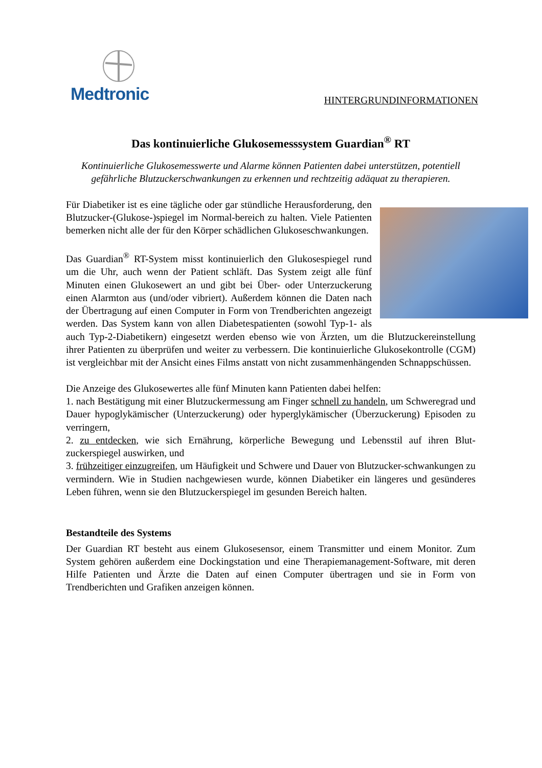Medtronic
HINTERGRUNDINFORMATIONEN
Das kontinuierliche Glukosemesssystem Guardian<sup>®</sup> RT
Kontinuierliche Glukosemesswerte und Alarme können Patienten dabei unterstützen, potentiell gefährliche Blutzuckerschwankungen zu erkennen und rechtzeitig adäquat zu therapieren.
Für Diabetiker ist es eine tägliche oder gar stündliche Herausforderung, den Blutzucker-(Glukose-)spiegel im Normal-bereich zu halten. Viele Patienten bemerken nicht alle der für den Körper schädlichen Glukoseschwankungen.
Das Guardian<sup>®</sup> RT-System misst kontinuierlich den Glukosespiegel rund um die Uhr, auch wenn der Patient schläft. Das System zeigt alle fünf Minuten einen Glukosewert an und gibt bei Über- oder Unterzuckerung einen Alarmton aus (und/oder vibriert). Außerdem können die Daten nach der Übertragung auf einen Computer in Form von Trendberichten angezeigt werden. Das System kann von allen Diabetespatienten (sowohl Typ-1- als auch Typ-2-Diabetikern) eingesetzt werden ebenso wie von Ärzten, um die Blutzuckereinstellung ihrer Patienten zu überprüfen und weiter zu verbessern. Die kontinuierliche Glukosekontrolle (CGM) ist vergleichbar mit der Ansicht eines Films anstatt von nicht zusammenhängenden Schnappschüssen.
Die Anzeige des Glukosewertes alle fünf Minuten kann Patienten dabei helfen:
1. nach Bestätigung mit einer Blutzuckermessung am Finger schnell zu handeln, um Schweregrad und Dauer hypoglykämischer (Unterzuckerung) oder hyperglykämischer (Überzuckerung) Episoden zu verringern,
2. zu entdecken, wie sich Ernährung, körperliche Bewegung und Lebensstil auf ihren Blut-zuckerspiegel auswirken, und
3. frühzeitiger einzugreifen, um Häufigkeit und Schwere und Dauer von Blutzucker-schwankungen zu vermindern. Wie in Studien nachgewiesen wurde, können Diabetiker ein längeres und gesünderes Leben führen, wenn sie den Blutzuckerspiegel im gesunden Bereich halten.
Bestandteile des Systems
Der Guardian RT besteht aus einem Glukosesensor, einem Transmitter und einem Monitor. Zum System gehören außerdem eine Dockingstation und eine Therapiemanagement-Software, mit deren Hilfe Patienten und Ärzte die Daten auf einen Computer übertragen und sie in Form von Trendberichten und Grafiken anzeigen können.